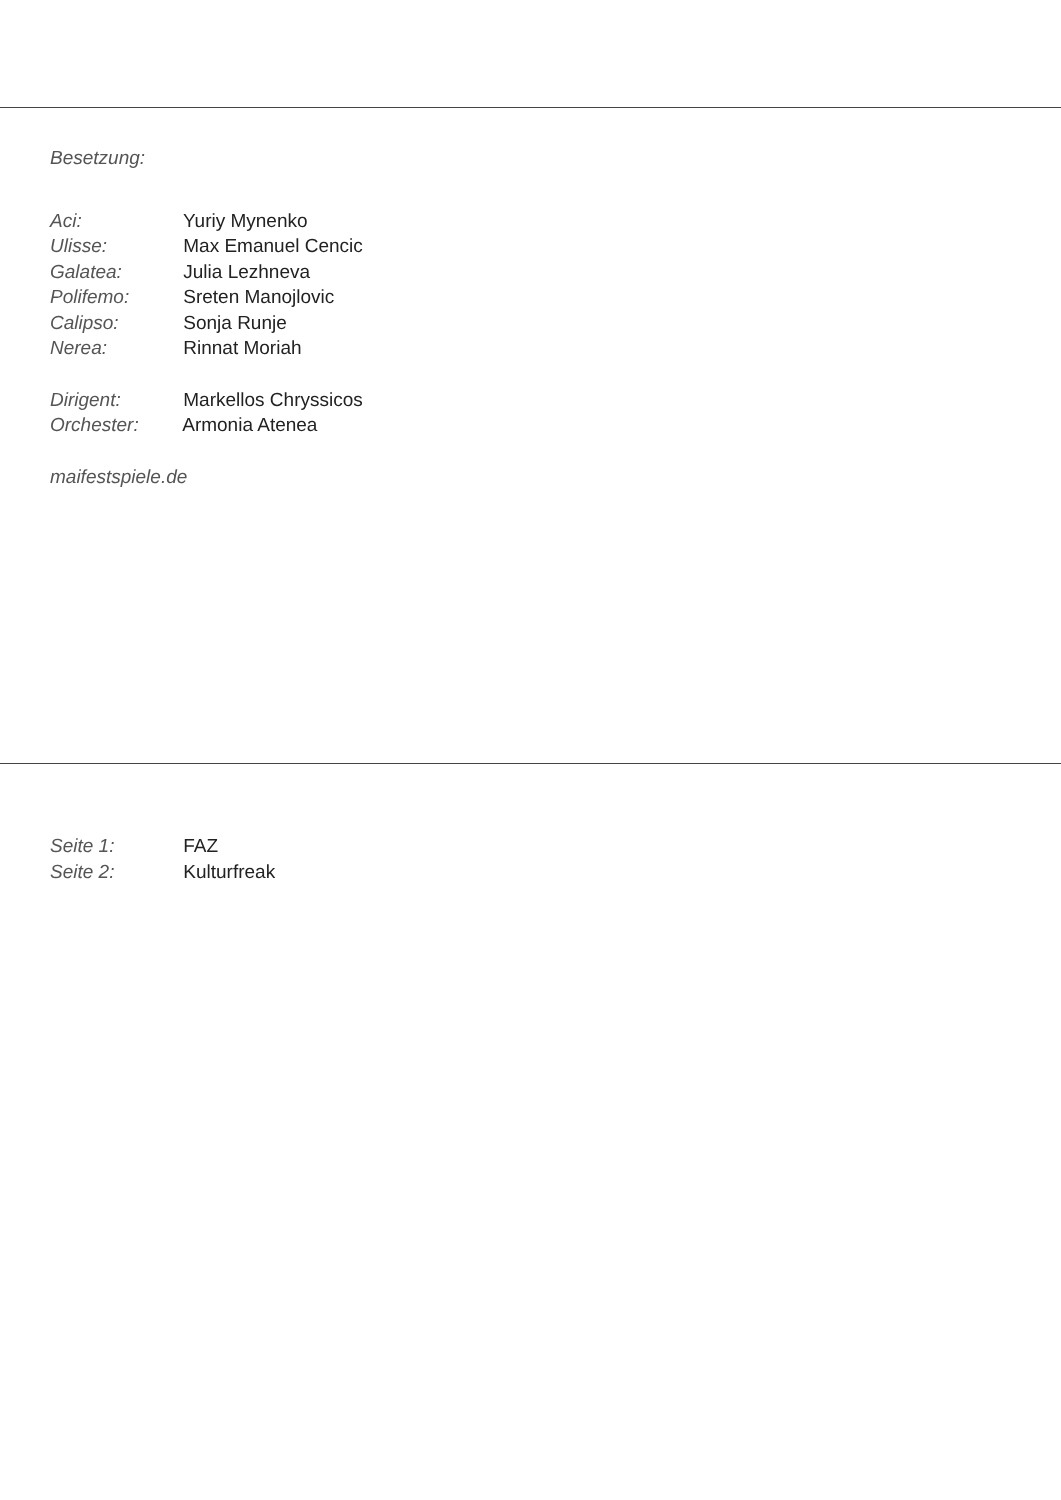Besetzung:
Aci: Yuriy Mynenko
Ulisse: Max Emanuel Cencic
Galatea: Julia Lezhneva
Polifemo: Sreten Manojlovic
Calipso: Sonja Runje
Nerea: Rinnat Moriah
Dirigent: Markellos Chryssicos
Orchester: Armonia Atenea
maifestspiele.de
Seite 1: FAZ
Seite 2: Kulturfreak